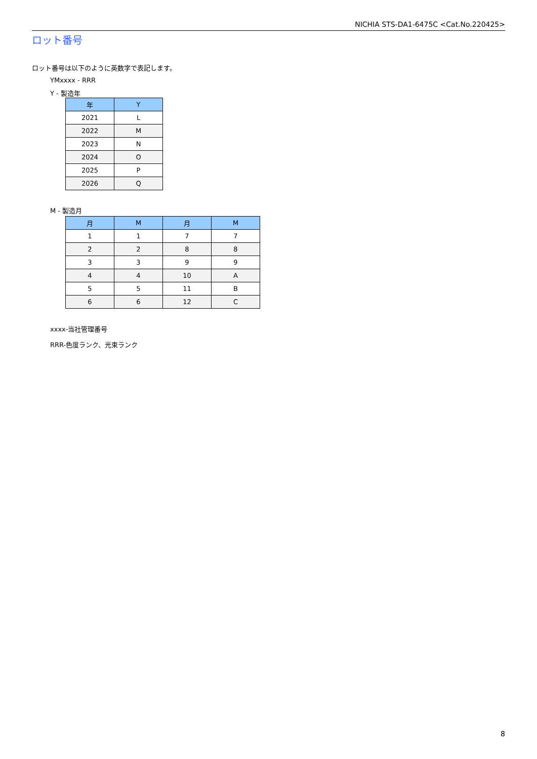NICHIA STS-DA1-6475C <Cat.No.220425>
ロット番号
ロット番号は以下のように英数字で表記します。
YMxxxx - RRR
Y - 製造年
| 年 | Y |
| --- | --- |
| 2021 | L |
| 2022 | M |
| 2023 | N |
| 2024 | O |
| 2025 | P |
| 2026 | Q |
M - 製造月
| 月 | M | 月 | M |
| --- | --- | --- | --- |
| 1 | 1 | 7 | 7 |
| 2 | 2 | 8 | 8 |
| 3 | 3 | 9 | 9 |
| 4 | 4 | 10 | A |
| 5 | 5 | 11 | B |
| 6 | 6 | 12 | C |
xxxx-当社管理番号
RRR-色度ランク、光束ランク
8